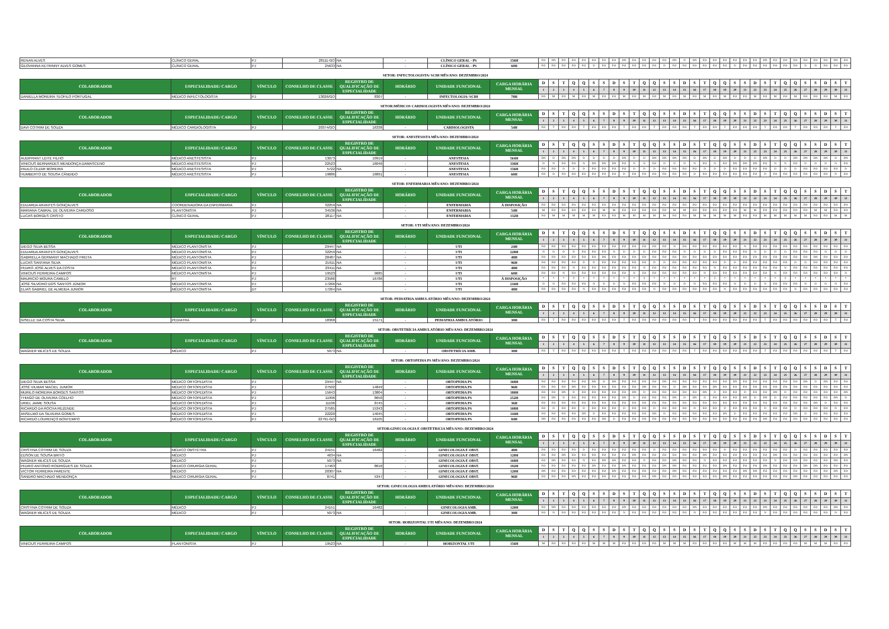| RENAN ALVES | CLÍNICO GERAL | PJ | 28111-GO | NA | - | CLÍNICO GERAL - PS | 156H | FO | DN | FO | FO | FO | FO | FO | FO | DN | FO | FO | FO | FO | DN | D | DN | FO | FO | FO | FO | FO | FO | DN | FO | FO | FO | FO | FO | FO | DN | FO |
| GEOVANNA KETRINNY ALVES GOMES | CLÍNICO GERAL | PJ | 25633 | NA | - | CLÍNICO GERAL - PS | 60H | FO | FO | FO | FO | FO | D | FO | FO | FO | FO | FO | FO | D | FO | FO | FO | FO | FO | FO | D | FO | FO | FO | FO | FO | FO | D | N | FO | FO | FO |
| SETOR: INFECTOLOGISTA/ SCIH MÊS/ANO: DEZEMBRO/2024 | | | | | | | | | | | | | | | | | | | | | | | | | | | | | | | | | | | | | | |
| COLABORADOR | ESPECIALIDADE/ CARGO | VÍNCULO | CONSELHO DE CLASSE | REGISTRO DE QUALIFICAÇÃO DE ESPECIALIDADE | HORÁRIO | UNIDADE FUNCIONAL | CARGA HORÁRIA MENSAL | D | S | T | Q | Q | S | S | D | S | T | Q | Q | S | S | D | S | T | Q | Q | S | S | D | S | T | Q | Q | S | S | D | S | T |
| | | | | | | | | 1 | 2 | 3 | 4 | 5 | 6 | 7 | 8 | 9 | 10 | 11 | 12 | 13 | 14 | 15 | 16 | 17 | 18 | 19 | 20 | 21 | 22 | 23 | 24 | 25 | 26 | 27 | 28 | 29 | 30 | 31 |
| DANIELLA MOREIRA TEOFILO PORTUGAL | MÉDICO INFECTOLOGISTA | PJ | 13026/GO | 8307 | - | INFECTOLOGIA/ SCIH | 78H | FO | M | FO | M | FO | M | FO | FO | M | FO | M | FO | M | FO | M | FO | M | FO | M | FO | FO | M | FO | M | FO | M | FO | FO | FO | M | FO |
| SETOR:MÉDICOS CARDIOLOGISTA MÊS/ANO: DEZEMBRO/2024 | | | | | | | | | | | | | | | | | | | | | | | | | | | | | | | | | | | | | | |
| COLABORADOR | ESPECIALIDADE/ CARGO | VÍNCULO | CONSELHO DE CLASSE | REGISTRO DE QUALIFICAÇÃO DE ESPECIALIDADE | HORÁRIO | UNIDADE FUNCIONAL | CARGA HORÁRIA MENSAL | D | S | T | Q | Q | S | S | D | S | T | Q | Q | S | S | D | S | T | Q | Q | S | S | D | S | T | Q | Q | S | S | D | S | T |
| | | | | | | | | 1 | 2 | 3 | 4 | 5 | 6 | 7 | 8 | 9 | 10 | 11 | 12 | 13 | 14 | 15 | 16 | 17 | 18 | 19 | 20 | 21 | 22 | 23 | 24 | 25 | 26 | 27 | 28 | 29 | 30 | 31 |
| DAVI COTRIM DE SOUZA | MÉDICO CARDIOLOGISTA | PJ | 20374/GO | 16338 | - | CARDIOLOGISTA | 54H | FO | T | FO | FO | T | FO | FO | FO | T | FO | FO | T | FO | FO | FO | T | FO | FO | T | FO | FO | FO | T | FO | FO | T | FO | FO | FO | T | FO |
| SETOR: ANESTESISTA MÊS/ANO: DEZEMBRO/2024 | | | | | | | | | | | | | | | | | | | | | | | | | | | | | | | | | | | | | | |
| COLABORADOR | ESPECIALIDADE/ CARGO | VÍNCULO | CONSELHO DE CLASSE | REGISTRO DE QUALIFICAÇÃO DE ESPECIALIDADE | HORÁRIO | UNIDADE FUNCIONAL | CARGA HORÁRIA MENSAL | D | S | T | Q | Q | S | S | D | S | T | Q | Q | S | S | D | S | T | Q | Q | S | S | D | S | T | Q | Q | S | S | D | S | T |
| | | | | | | | | 1 | 2 | 3 | 4 | 5 | 6 | 7 | 8 | 9 | 10 | 11 | 12 | 13 | 14 | 15 | 16 | 17 | 18 | 19 | 20 | 21 | 22 | 23 | 24 | 25 | 26 | 27 | 28 | 29 | 30 | 31 |
| AUDIFRANT LEITE FILHO | MÉDICO ANESTESISTA | PJ | 13073 | 10919 | - | ANESTESIA | 564H | DN | D | DN | DN | D | D | D | D | DN | D | D | DN | DN | DN | DN | D | DN | D | DN | D | D | D | DN | D | D | DN | DN | DN | DN | D | DN |
| VINICIUS BERNARDES MENDONÇA DAMASCENO | MÉDICO ANESTESISTA | PJ | 22523 | 16046 | - | ANESTESIA | 336H | D | N | FO | FO | N | DN | DN | DN | FO | N | N | FO | D | D | D | N | FO | N | FO | DN | DN | DN | FO | N | N | FO | D | D | D | N | FO |
| PAULO CEZAR MOREIRA | MÉDICO ANESTESISTA | PJ | 5722 | NA | - | ANESTESIA | 156H | FO | FO | D | D | D | FO | FO | FO | FO | D | D | D | FO | FO | FO | FO | D | D | D | FO | FO | FO | FO | D | D | D | FO | FO | FO | FO | D |
| HUMBERTO DE SOUSA CÂNDIDO | MÉDICO ANESTESISTA | PJ | 19886 | 16891 | - | ANESTESIA | 60H | FO | D | FO | FO | FO | FO | FO | FO | D | FO | FO | FO | FO | FO | FO | D | FO | FO | FO | FO | FO | FO | D | FO | FO | FO | FO | FO | FO | D | FO |
| SETOR: ENFERMARIA MÊS/ANO: DEZEMBRO/2024 | | | | | | | | | | | | | | | | | | | | | | | | | | | | | | | | | | | | | | |
| COLABORADOR | ESPECIALIDADE/ CARGO | VÍNCULO | CONSELHO DE CLASSE | REGISTRO DE QUALIFICAÇÃO DE ESPECIALIDADE | HORÁRIO | UNIDADE FUNCIONAL | CARGA HORÁRIA MENSAL | D | S | T | Q | Q | S | S | D | S | T | Q | Q | S | S | D | S | T | Q | Q | S | S | D | S | T | Q | Q | S | S | D | S | T |
| | | | | | | | | 1 | 2 | 3 | 4 | 5 | 6 | 7 | 8 | 9 | 10 | 11 | 12 | 13 | 14 | 15 | 16 | 17 | 18 | 19 | 20 | 21 | 22 | 23 | 24 | 25 | 26 | 27 | 28 | 29 | 30 | 31 |
| EDUARDA ARANTES GONÇALVES | COORDENADORA DA ENFERMARIA | PJ | 32259 | NA | - | ENFERMARIA | À DISPOSIÇÃO | FO | FO | FO | FO | FO | FO | FO | FO | FO | FO | FO | FO | FO | FO | FO | FO | FO | FO | FO | FO | FO | FO | FO | FO | FO | FO | FO | FO | FO | FO | FO |
| MARIANA CABRAL DE OLIVEIRA CARDOSO | PLANTONISTA | PJ | 34536 | NA | - | ENFERMARIA | 54H | M | FO | FO | FO | FO | FO | M | M | FO | FO | FO | FO | FO | M | M | FO | FO | FO | FO | FO | M | M | FO | FO | FO | FO | FO | M | M | FO | FO |
| LUCAS BORGES CRISTO | CLÍNICO GERAL | PJ | 28117 | NA | - | ENFERMARIA | 132H | FO | M | M | M | M | M | FO | FO | M | M | M | M | M | FO | FO | M | M | M | M | M | FO | FO | M | M | M | M | M | FO | FO | M | M |
| SETOR: UTI MÊS/ANO: DEZEMBRO/2024 | | | | | | | | | | | | | | | | | | | | | | | | | | | | | | | | | | | | | | |
| COLABORADOR | ESPECIALIDADE/ CARGO | VÍNCULO | CONSELHO DE CLASSE | REGISTRO DE QUALIFICAÇÃO DE ESPECIALIDADE | HORÁRIO | UNIDADE FUNCIONAL | CARGA HORÁRIA MENSAL | D | S | T | Q | Q | S | S | D | S | T | Q | Q | S | S | D | S | T | Q | Q | S | S | D | S | T | Q | Q | S | S | D | S | T |
| | | | | | | | | 1 | 2 | 3 | 4 | 5 | 6 | 7 | 8 | 9 | 10 | 11 | 12 | 13 | 14 | 15 | 16 | 17 | 18 | 19 | 20 | 21 | 22 | 23 | 24 | 25 | 26 | 27 | 28 | 29 | 30 | 31 |
| DIEGO SILVA BESSA | MÉDICO PLANTONISTA | PJ | 29447 | NA | - | UTI | 24H | FO | FO | FO | FO | FO | FO | FO | FO | FO | FO | FO | FO | FO | N | FO | FO | FO | FO | FO | FO | N | FO | FO | FO | FO | FO | FO | FO | FO | FO | FO |
| EDUARDA ARANTES GONÇALVES | MÉDICO PLANTONISTA | PJ | 32259 | NA | - | UTI | 228H | N | D | D | D | FO | FO | FO | N | D | D | D | FO | FO | FO | N | D | D | D | FO | FO | FO | N | D | D | D | FO | FO | FO | N | D | D |
| GABRIELLA GERMANY MACHADO FREITA | MÉDICO PLANTONISTA | PJ | 28487 | NA | - | UTI | 48H | FO | FO | FO | FO | FO | FO | DN | FO | FO | FO | FO | FO | FO | FO | FO | FO | FO | FO | FO | FO | FO | FO | FO | FO | FO | FO | FO | DN | FO | FO | FO |
| LUCAS SANTANA SILVA | MÉDICO PLANTONISTA | PJ | 21611 | NA | - | UTI | 96H | FO | FO | FO | FO | D | D | FO | FO | FO | FO | FO | D | D | FO | FO | FO | FO | FO | D | D | FO | FO | FO | FO | FO | D | D | FO | FO | FO | FO |
| PEDRO JOSÉ ALVES DA COSTA | MÉDICO PLANTONISTA | PJ | 23411 | NA | - | UTI | 48H | FO | FO | FO | N | FO | FO | FO | FO | FO | FO | N | FO | FO | FO | FO | FO | FO | N | FO | FO | FO | FO | FO | FO | N | FO | FO | FO | FO | FO | FO |
| VINICIUS FERREIRA CAMPOS | MÉDICO PLANTONISTA | PJ | 19523 | 9685 | - | UTI | 60H | FO | FO | N | FO | FO | FO | FO | FO | FO | N | FO | FO | FO | FO | FO | FO | N | FO | FO | FO | FO | FO | FO | N | FO | FO | FO | FO | FO | FO | N |
| MAURICIO MOURA CAMELO | RT | PJ | 23586 | 16786 | - | UTI | À DISPOSIÇÃO | * | * | * | T | * | * | * | * | * | * | T | * | * | * | * | * | * | T | * | * | * | * | * | * | T | * | * | * | * | * | * |
| JOSÉ SILVÉRIO DOS SANTOS JÚNIOR | MÉDICO PLANTONISTA | PJ | 17266 | NA | - | UTI | 216H | D | N | FO | FO | FO | N | D | D | N | FO | FO | FO | N | D | D | N | FO | FO | FO | N | D | D | N | FO | FO | FO | N | D | D | N | FO |
| ELIAS GABRIEL DE ALMEIDA JUNIOR | MÉDICO PLANTONISTA | DT | 17264 | NA | - | UTI | 48H | FO | FO | FO | FO | N | FO | FO | FO | FO | FO | FO | N | FO | FO | FO | FO | FO | FO | N | FO | FO | FO | FO | FO | FO | N | FO | FO | FO | FO | FO |
| SETOR: PEDIATRIA AMBULATÓRIO MÊS/ANO: DEZEMBRO/2024 | | | | | | | | | | | | | | | | | | | | | | | | | | | | | | | | | | | | | | |
| COLABORADOR | ESPECIALIDADE/ CARGO | VÍNCULO | CONSELHO DE CLASSE | REGISTRO DE QUALIFICAÇÃO DE ESPECIALIDADE | HORÁRIO | UNIDADE FUNCIONAL | CARGA HORÁRIA MENSAL | D | S | T | Q | Q | S | S | D | S | T | Q | Q | S | S | D | S | T | Q | Q | S | S | D | S | T | Q | Q | S | S | D | S | T |
| | | | | | | | | 1 | 2 | 3 | 4 | 5 | 6 | 7 | 8 | 9 | 10 | 11 | 12 | 13 | 14 | 15 | 16 | 17 | 18 | 19 | 20 | 21 | 22 | 23 | 24 | 25 | 26 | 27 | 28 | 29 | 30 | 31 |
| GISELLE DA COSTA SILVA | PEDIATRA | PJ | 18368 | 15171 | - | PEDIATRIA AMBULATÓRIO | 30H | FO | T | FO | FO | FO | FO | FO | FO | T | FO | FO | FO | FO | FO | FO | T | FO | FO | FO | FO | FO | FO | T | FO | FO | FO | FO | FO | FO | T | FO |
| SETOR: OBSTETRÍCIA AMBULATÓRIO MÊS/ANO: DEZEMBRO/2024 | | | | | | | | | | | | | | | | | | | | | | | | | | | | | | | | | | | | | | |
| COLABORADOR | ESPECIALIDADE/ CARGO | VÍNCULO | CONSELHO DE CLASSE | REGISTRO DE QUALIFICAÇÃO DE ESPECIALIDADE | HORÁRIO | UNIDADE FUNCIONAL | CARGA HORÁRIA MENSAL | D | S | T | Q | Q | S | S | D | S | T | Q | Q | S | S | D | S | T | Q | Q | S | S | D | S | T | Q | Q | S | S | D | S | T |
| | | | | | | | | 1 | 2 | 3 | 4 | 5 | 6 | 7 | 8 | 9 | 10 | 11 | 12 | 13 | 14 | 15 | 16 | 17 | 18 | 19 | 20 | 21 | 22 | 23 | 24 | 25 | 26 | 27 | 28 | 29 | 30 | 31 |
| WAGNER WLICES DE SOUZA | MÉDICO | PJ | 5073 | NA | - | OBSTETRÍCIA AMB. | 30H | FO | T | FO | FO | FO | FO | FO | FO | T | FO | FO | FO | FO | FO | FO | T | FO | FO | FO | FO | FO | FO | T | FO | FO | FO | FO | FO | FO | T | FO |
| SETOR: ORTOPEDIA PS MÊS/ANO: DEZEMBRO/2024 | | | | | | | | | | | | | | | | | | | | | | | | | | | | | | | | | | | | | | |
| COLABORADOR | ESPECIALIDADE/ CARGO | VÍNCULO | CONSELHO DE CLASSE | REGISTRO DE QUALIFICAÇÃO DE ESPECIALIDADE | HORÁRIO | UNIDADE FUNCIONAL | CARGA HORÁRIA MENSAL | D | S | T | Q | Q | S | S | D | S | T | Q | Q | S | S | D | S | T | Q | Q | S | S | D | S | T | Q | Q | S | S | D | S | T |
| | | | | | | | | 1 | 2 | 3 | 4 | 5 | 6 | 7 | 8 | 9 | 10 | 11 | 12 | 13 | 14 | 15 | 16 | 17 | 18 | 19 | 20 | 21 | 22 | 23 | 24 | 25 | 26 | 27 | 28 | 29 | 30 | 31 |
| DIEGO SILVA BESSA | MÉDICO ORTOPEDISTA | PJ | 29447 | NA | - | ORTOPEDIA PS | 168H | FO | FO | FO | FO | FO | DN | D | DN | FO | FO | FO | FO | DN | FO | FO | FO | FO | FO | FO | DN | FO | FO | FO | FO | FO | FO | DN | D | DN | FO | FO |
| JOSÉ VILMAR MACIEL JUNIOR | MÉDICO ORTOPEDISTA | PJ | 27502 | 14849 | - | ORTOPEDIA PS | 96H | FO | FO | FO | DN | FO | FO | FO | FO | FO | FO | DN | FO | FO | D | DN | FO | FO | DN | FO | FO | FO | FO | FO | FO | FO | FO | FO | FO | FO | FO | FO |
| MURILO MOREIRA BORGES SANTOS | MÉDICO ORTOPEDISTA | PJ | 15643 | 13804 | - | ORTOPEDIA PS | 180H | FO | FO | DN | D | FO | FO | FO | FO | FO | DN | D | FO | FO | FO | FO | FO | DN | D | FO | FO | D | FO | FO | DN | D | FO | FO | FO | FO | FO | DN |
| THIAGO DE OLIVEIRA COELHO | MÉDICO ORTOPEDISTA | PJ | 11996 | 8650 | - | ORTOPEDIA PS | 252H | FO | DN | D | FO | FO | FO | FO | FO | DN | D | FO | FO | FO | DN | D | DN | D | FO | FO | FO | DN | D | DN | D | FO | FO | FO | FO | FO | DN | D |
| URIEL JAIME SOUSA | MÉDICO ORTOPEDISTA | PJ | 11106 | 8745 | - | ORTOPEDIA PS | 36H | FO | FO | FO | FO | FO | FO | FO | FO | FO | FO | FO | FO | FO | FO | FO | FO | FO | FO | FO | FO | FO | FO | FO | FO | FO | FO | FO | DN | D | FO | FO |
| RICARDO DA ROCHA REZENDE | MÉDICO ORTOPEDISTA | PJ | 27585 | 15343 | - | ORTOPEDIA PS | 108H | FO | D | FO | FO | D | FO | FO | FO | D | FO | FO | D | FO | FO | FO | D | FO | FO | D | FO | FO | FO | D | FO | FO | D | FO | FO | FO | D | FO |
| ANSELMO DA SILVEIRA GOMES | MÉDICO ORTOPEDISTA | PJ | 22220 | 14045 | - | ORTOPEDIA PS | 144H | FO | FO | FO | FO | DN | D | FO | FO | FO | FO | FO | DN | D | FO | FO | FO | FO | FO | DN | D | FO | FO | FO | FO | FO | DN | D | FO | FO | FO | FO |
| RICARDO LOURENÇO BONTEMPO | MÉDICO ORTOPEDISTA | PJ | 22791-GO | 16105 | - | ORTOPEDIA PS | 84H | DN | FO | FO | FO | FO | FO | DN | D | FO | FO | FO | FO | FO | FO | FO | FO | FO | FO | FO | FO | FO | FO | DN | FO | FO | FO | FO | FO | FO | FO | FO |
| SETOR:GINECOLOGIA E OBSTETRICIA MÊS/ANO: DEZEMBRO/2024 | | | | | | | | | | | | | | | | | | | | | | | | | | | | | | | | | | | | | | |
| COLABORADOR | ESPECIALIDADE/ CARGO | VÍNCULO | CONSELHO DE CLASSE | REGISTRO DE QUALIFICAÇÃO DE ESPECIALIDADE | HORÁRIO | UNIDADE FUNCIONAL | CARGA HORÁRIA MENSAL | D | S | T | Q | Q | S | S | D | S | T | Q | Q | S | S | D | S | T | Q | Q | S | S | D | S | T | Q | Q | S | S | D | S | T |
| | | | | | | | | 1 | 2 | 3 | 4 | 5 | 6 | 7 | 8 | 9 | 10 | 11 | 12 | 13 | 14 | 15 | 16 | 17 | 18 | 19 | 20 | 21 | 22 | 23 | 24 | 25 | 26 | 27 | 28 | 29 | 30 | 31 |
| CRISTINA COTRIM DE SOUZA | MÉDICO OBSTÉTRA | PJ | 24151 | 16482 | - | GINECOLOGIA E OBST. | 48H | FO | FO | FO | FO | D | FO | FO | FO | FO | FO | FO | D | FO | FO | FO | FO | FO | FO | D | FO | FO | FO | FO | FO | FO | D | FO | FO | FO | FO | FO |
| EDSON DE SOUSA BRITO | MÉDICO | PJ | 4634 | NA | - | GINECOLOGIA E OBST. | 120H | FO | FO | DN | FO | FO | FO | FO | FO | FO | DN | FO | FO | FO | FO | FO | FO | DN | FO | FO | FO | FO | FO | FO | DN | FO | FO | FO | FO | FO | FO | DN |
| WAGNER WLICES DE SOUZA | MÉDICO | PJ | 5073 | NA | - | GINECOLOGIA E OBST. | 168H | FO | DN | FO | FO | N | FO | DN | DN | FO | FO | N | FO | FO | DN | FO | FO | N | FO | FO | FO | FO | FO | FO | N | FO | FO | FO | FO | FO | DN | FO |
| PEDRO ANTONIO RODRIGUES DE SOUZA | MEDICO CIRURGIA GERAL | PJ | 17463 | 8616 | - | GINECOLOGIA E OBST. | 192H | FO | FO | FO | FO | FO | DN | FO | FO | DN | FO | FO | FO | DN | DN | FO | FO | FO | FO | DN | FO | FO | FO | DN | FO | FO | FO | DN | DN | FO | FO | FO |
| VICTOR FERREIRA PARENTE | MÉDICO | PJ | 20307 | NA | - | GINECOLOGIA E OBST. | 120H | DN | FO | FO | FO | FO | FO | FO | DN | FO | FO | FO | FO | FO | DN | FO | FO | FO | FO | FO | FO | DN | DN | FO | FO | FO | FO | FO | FO | FO | DN | FO |
| SANDRO MACHADO MENDONÇA | MEDICO CIRURGIA GERAL | PJ | 8741 | 5347 | - | GINECOLOGIA E OBST. | 96H | FO | FO | FO | DN | FO | FO | FO | FO | FO | FO | FO | DN | FO | FO | FO | FO | FO | FO | DN | FO | FO | FO | FO | FO | FO | DN | FO | FO | FO | FO | FO |
| SETOR: GINECOLOGIA AMBULATÓRIO MÊS/ANO: DEZEMBRO/2024 | | | | | | | | | | | | | | | | | | | | | | | | | | | | | | | | | | | | | | |
| COLABORADOR | ESPECIALIDADE/ CARGO | VÍNCULO | CONSELHO DE CLASSE | REGISTRO DE QUALIFICAÇÃO DE ESPECIALIDADE | HORÁRIO | UNIDADE FUNCIONAL | CARGA HORÁRIA MENSAL | D | S | T | Q | Q | S | S | D | S | T | Q | Q | S | S | D | S | T | Q | Q | S | S | D | S | T | Q | Q | S | S | D | S | T |
| | | | | | | | | 1 | 2 | 3 | 4 | 5 | 6 | 7 | 8 | 9 | 10 | 11 | 12 | 13 | 14 | 15 | 16 | 17 | 18 | 19 | 20 | 21 | 22 | 23 | 24 | 25 | 26 | 27 | 28 | 29 | 30 | 31 |
| CRISTINA COTRIM DE SOUZA | MÉDICO | PJ | 24151 | 16482 | - | GINECOLOGIA AMB. | 120H | FO | DN | FO | FO | FO | FO | FO | FO | DN | FO | FO | FO | FO | FO | FO | DN | FO | FO | FO | FO | FO | FO | DN | FO | FO | FO | FO | FO | FO | DN | FO |
| WAGNER WLICES DE SOUZA | MÉDICO | PJ | 5073 | NA | - | GINECOLOGIA AMB. | 30H | FO | N | FO | FO | FO | FO | FO | FO | N | FO | FO | FO | FO | FO | FO | N | FO | FO | FO | FO | FO | FO | N | FO | FO | FO | FO | FO | FO | N | FO |
| SETOR: HORIZONTAL UTI MÊS/ANO: DEZEMBRO/2024 | | | | | | | | | | | | | | | | | | | | | | | | | | | | | | | | | | | | | | |
| COLABORADOR | ESPECIALIDADE/ CARGO | VÍNCULO | CONSELHO DE CLASSE | REGISTRO DE QUALIFICAÇÃO DE ESPECIALIDADE | HORÁRIO | UNIDADE FUNCIONAL | CARGA HORÁRIA MENSAL | D | S | T | Q | Q | S | S | D | S | T | Q | Q | S | S | D | S | T | Q | Q | S | S | D | S | T | Q | Q | S | S | D | S | T |
| | | | | | | | | 1 | 2 | 3 | 4 | 5 | 6 | 7 | 8 | 9 | 10 | 11 | 12 | 13 | 14 | 15 | 16 | 17 | 18 | 19 | 20 | 21 | 22 | 23 | 24 | 25 | 26 | 27 | 28 | 29 | 30 | 31 |
| VINICIUS FERREIRA CAMPOS | PLANTONISTA | PJ | 19523 | NA | - | HORIZONTAL UTI | 156H | M | FO | FO | FO | FO | M | M | M | FO | FO | FO | FO | M | M | M | FO | FO | FO | FO | M | M | M | FO | FO | FO | FO | M | M | M | FO | FO |